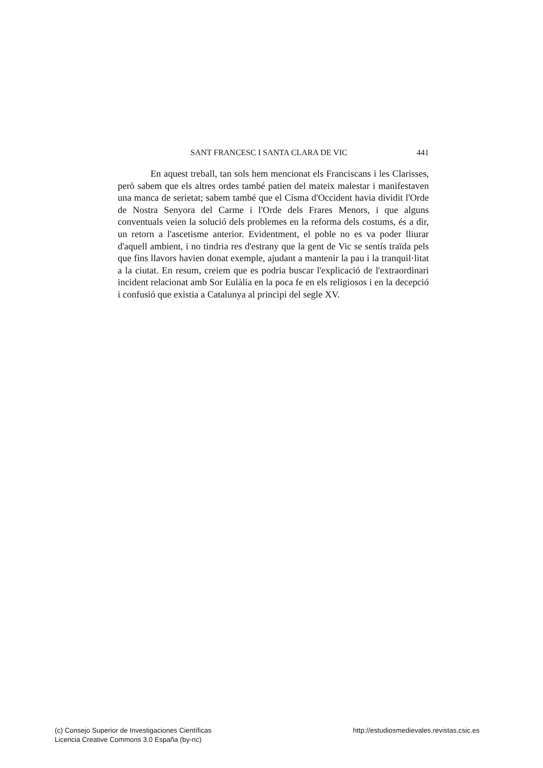SANT FRANCESC I SANTA CLARA DE VIC 441
En aquest treball, tan sols hem mencionat els Franciscans i les Clarisses, però sabem que els altres ordes també patien del mateix malestar i manifestaven una manca de serietat; sabem també que el Cisma d'Occident havia dividit l'Orde de Nostra Senyora del Carme i l'Orde dels Frares Menors, i que alguns conventuals veien la solució dels problemes en la reforma dels costums, és a dir, un retorn a l'ascetisme anterior. Evidentment, el poble no es va poder lliurar d'aquell ambient, i no tindria res d'estrany que la gent de Vic se sentís traïda pels que fins llavors havien donat exemple, ajudant a mantenir la pau i la tranquil·litat a la ciutat. En resum, creiem que es podria buscar l'explicació de l'extraordinari incident relacionat amb Sor Eulàlia en la poca fe en els religiosos i en la decepció i confusió que existia a Catalunya al principi del segle XV.
(c) Consejo Superior de Investigaciones Científicas
Licencia Creative Commons 3.0 España (by-nc)
http://estudiosmedievales.revistas.csic.es